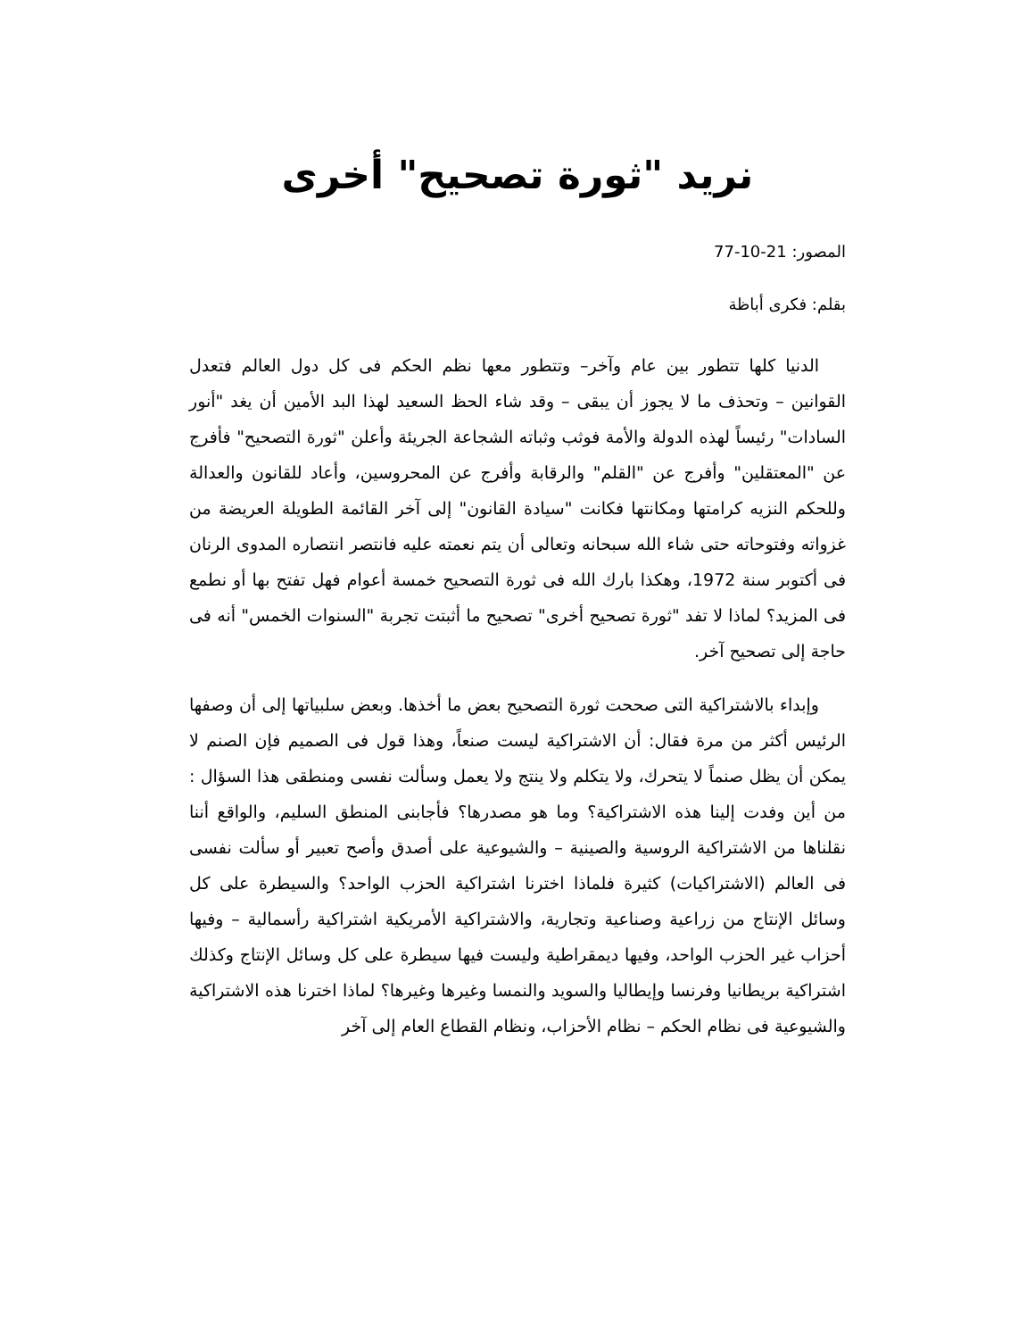نريد "ثورة تصحيح" أخرى
المصور: 21-10-77
بقلم: فكرى أباظة
الدنيا كلها تتطور بين عام وآخر– وتتطور معها نظم الحكم فى كل دول العالم فتعدل القوانين – وتحذف ما لا يجوز أن يبقى – وقد شاء الحظ السعيد لهذا البد الأمين أن يغد "أنور السادات" رئيساً لهذه الدولة والأمة فوثب وثباته الشجاعة الجريئة وأعلن "ثورة التصحيح" فأفرج عن "المعتقلين" وأفرج عن "القلم" والرقابة وأفرج عن المحروسين، وأعاد للقانون والعدالة وللحكم النزيه كرامتها ومكانتها فكانت "سيادة القانون" إلى آخر القائمة الطويلة العريضة من غزواته وفتوحاته حتى شاء الله سبحانه وتعالى أن يتم نعمته عليه فانتصر انتصاره المدوى الرنان فى أكتوبر سنة 1972، وهكذا بارك الله فى ثورة التصحيح خمسة أعوام فهل تفتح بها أو نطمع فى المزيد؟ لماذا لا تفد "ثورة تصحيح أخرى" تصحيح ما أثبتت تجربة "السنوات الخمس" أنه فى حاجة إلى تصحيح آخر.
وإبداء بالاشتراكية التى صححت ثورة التصحيح بعض ما أخذها. وبعض سلبياتها إلى أن وصفها الرئيس أكثر من مرة فقال: أن الاشتراكية ليست صنعاً، وهذا قول فى الصميم فإن الصنم لا يمكن أن يظل صنماً لا يتحرك، ولا يتكلم ولا ينتج ولا يعمل وسألت نفسى ومنطقى هذا السؤال : من أين وفدت إلينا هذه الاشتراكية؟ وما هو مصدرها؟ فأجابنى المنطق السليم، والواقع أننا نقلناها من الاشتراكية الروسية والصينية – والشيوعية على أصدق وأصح تعبير أو سألت نفسى فى العالم (الاشتراكيات) كثيرة فلماذا اخترنا اشتراكية الحزب الواحد؟ والسيطرة على كل وسائل الإنتاج من زراعية وصناعية وتجارية، والاشتراكية الأمريكية اشتراكية رأسمالية – وفيها أحزاب غير الحزب الواحد، وفيها ديمقراطية وليست فيها سيطرة على كل وسائل الإنتاج وكذلك اشتراكية بريطانيا وفرنسا وإيطاليا والسويد والنمسا وغيرها وغيرها؟ لماذا اخترنا هذه الاشتراكية والشيوعية فى نظام الحكم – نظام الأحزاب، ونظام القطاع العام إلى آخر